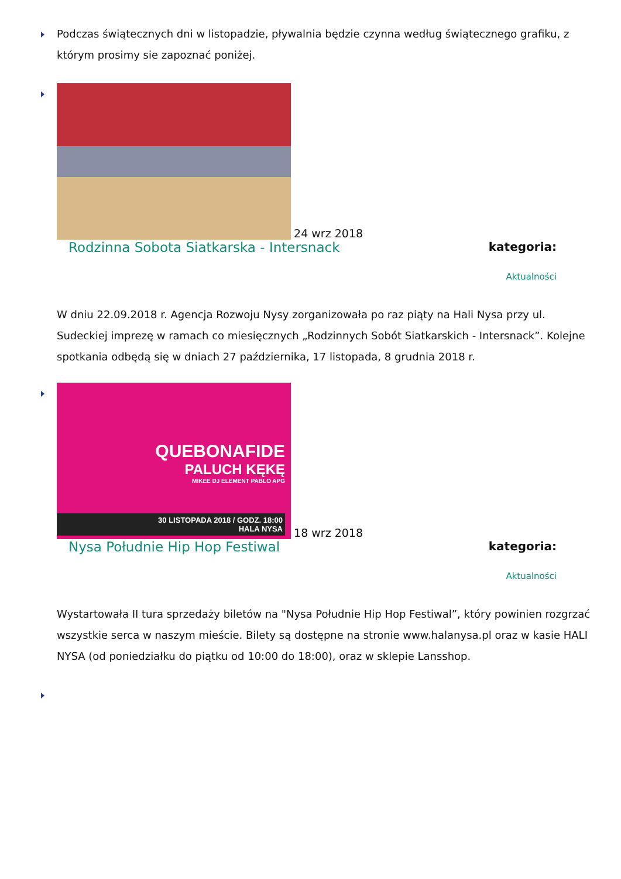Podczas świątecznych dni w listopadzie, pływalnia będzie czynna według świątecznego grafiku, z którym prosimy sie zapoznać poniżej.
24 wrz 2018
Rodzinna Sobota Siatkarska - Intersnack
kategoria:
Aktualności
W dniu 22.09.2018 r. Agencja Rozwoju Nysy zorganizowała po raz piąty na Hali Nysa przy ul. Sudeckiej imprezę w ramach co miesięcznych „Rodzinnych Sobót Siatkarskich - Intersnack”. Kolejne spotkania odbędą się w dniach 27 października, 17 listopada, 8 grudnia 2018 r.
QUEBONAFIDE
PALUCH KĘKĘ
MIKEE DJ ELEMENT PABLO APG
30 LISTOPADA 2018 / GODZ. 18:00
HALA NYSA
18 wrz 2018
Nysa Południe Hip Hop Festiwal
kategoria:
Aktualności
Wystartowała II tura sprzedaży biletów na "Nysa Południe Hip Hop Festiwal”, który powinien rozgrzać wszystkie serca w naszym mieście. Bilety są dostępne na stronie www.halanysa.pl oraz w kasie HALI NYSA (od poniedziałku do piątku od 10:00 do 18:00), oraz w sklepie Lansshop.